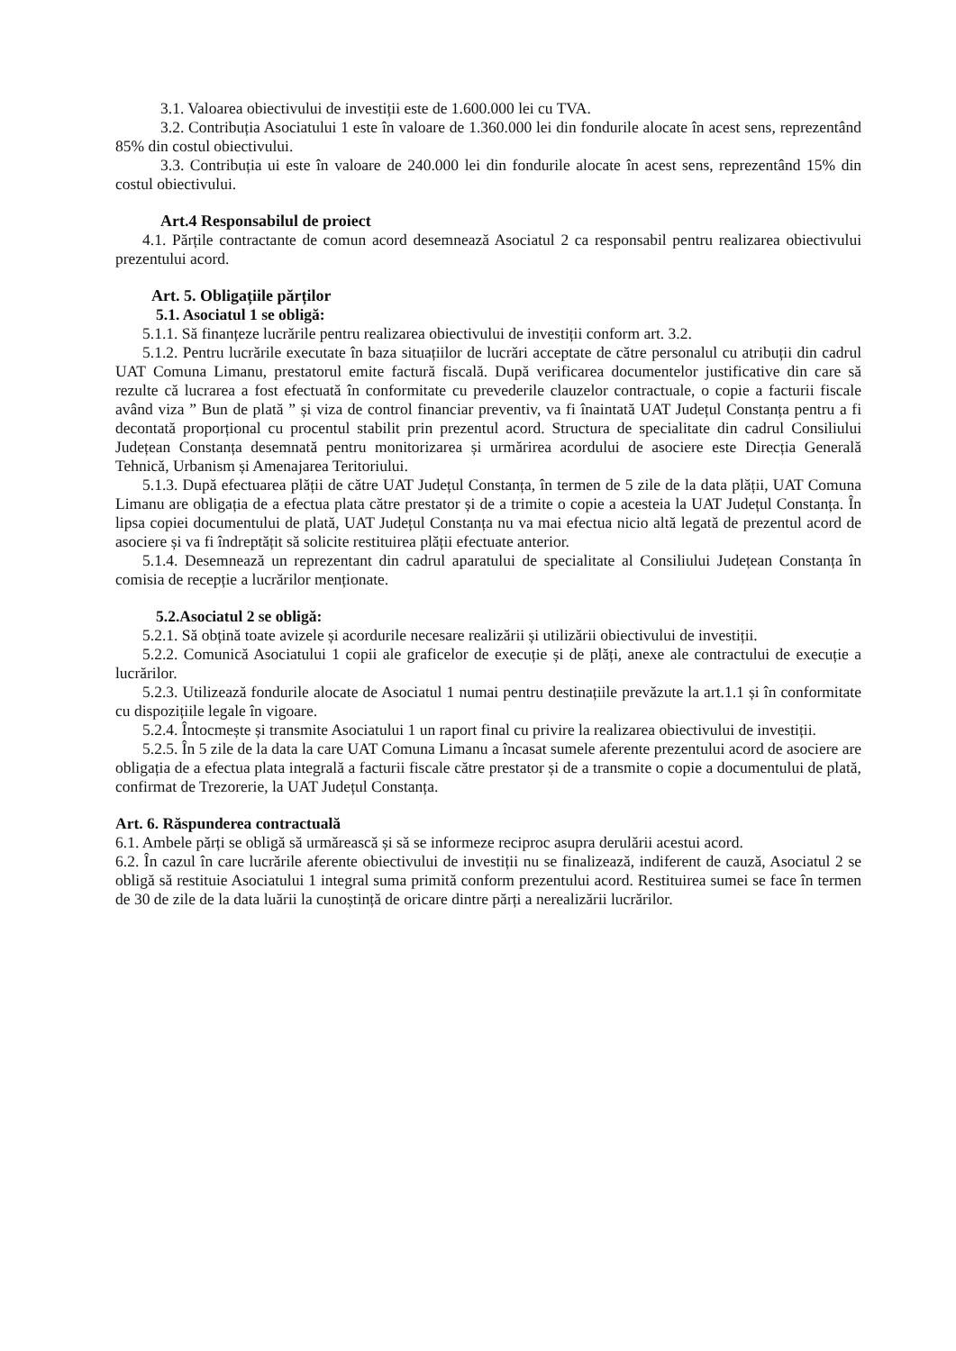3.1. Valoarea obiectivului de investiții este de 1.600.000 lei cu TVA.
3.2. Contribuția Asociatului 1 este în valoare de 1.360.000 lei din fondurile alocate în acest sens, reprezentând 85% din costul obiectivului.
3.3. Contribuția ui este în valoare de 240.000 lei din fondurile alocate în acest sens, reprezentând 15% din costul obiectivului.
Art.4 Responsabilul de proiect
4.1. Părțile contractante de comun acord desemnează Asociatul 2 ca responsabil pentru realizarea obiectivului prezentului acord.
Art. 5. Obligațiile părților
5.1. Asociatul 1 se obligă:
5.1.1. Să finanțeze lucrările pentru realizarea obiectivului de investiții conform art. 3.2.
5.1.2. Pentru lucrările executate în baza situațiilor de lucrări acceptate de către personalul cu atribuții din cadrul UAT Comuna Limanu, prestatorul emite factură fiscală. După verificarea documentelor justificative din care să rezulte că lucrarea a fost efectuată în conformitate cu prevederile clauzelor contractuale, o copie a facturii fiscale având viza ” Bun de plată ” și viza de control financiar preventiv, va fi înaintată UAT Județul Constanța pentru a fi decontată proporțional cu procentul stabilit prin prezentul acord. Structura de specialitate din cadrul Consiliului Județean Constanța desemnată pentru monitorizarea și urmărirea acordului de asociere este Direcția Generală Tehnică, Urbanism și Amenajarea Teritoriului.
5.1.3. După efectuarea plății de către UAT Județul Constanța, în termen de 5 zile de la data plății, UAT Comuna Limanu are obligația de a efectua plata către prestator și de a trimite o copie a acesteia la UAT Județul Constanța. În lipsa copiei documentului de plată, UAT Județul Constanța nu va mai efectua nicio altă legată de prezentul acord de asociere și va fi îndreptățit să solicite restituirea plății efectuate anterior.
5.1.4. Desemnează un reprezentant din cadrul aparatului de specialitate al Consiliului Județean Constanța în comisia de recepție a lucrărilor menționate.
5.2.Asociatul 2 se obligă:
5.2.1. Să obțină toate avizele și acordurile necesare realizării și utilizării obiectivului de investiții.
5.2.2. Comunică Asociatului 1 copii ale graficelor de execuție și de plăți, anexe ale contractului de execuție a lucrărilor.
5.2.3. Utilizează fondurile alocate de Asociatul 1 numai pentru destinațiile prevăzute la art.1.1 și în conformitate cu dispozițiile legale în vigoare.
5.2.4. Întocmește și transmite Asociatului 1 un raport final cu privire la realizarea obiectivului de investiții.
5.2.5. În 5 zile de la data la care UAT Comuna Limanu a încasat sumele aferente prezentului acord de asociere are obligația de a efectua plata integrală a facturii fiscale către prestator și de a transmite o copie a documentului de plată, confirmat de Trezorerie, la UAT Județul Constanța.
Art. 6. Răspunderea contractuală
6.1. Ambele părți se obligă să urmărească și să se informeze reciproc asupra derulării acestui acord.
6.2. În cazul în care lucrările aferente obiectivului de investiții nu se finalizează, indiferent de cauză, Asociatul 2 se obligă să restituie Asociatului 1 integral suma primită conform prezentului acord. Restituirea sumei se face în termen de 30 de zile de la data luării la cunoștință de oricare dintre părți a nerealizării lucrărilor.